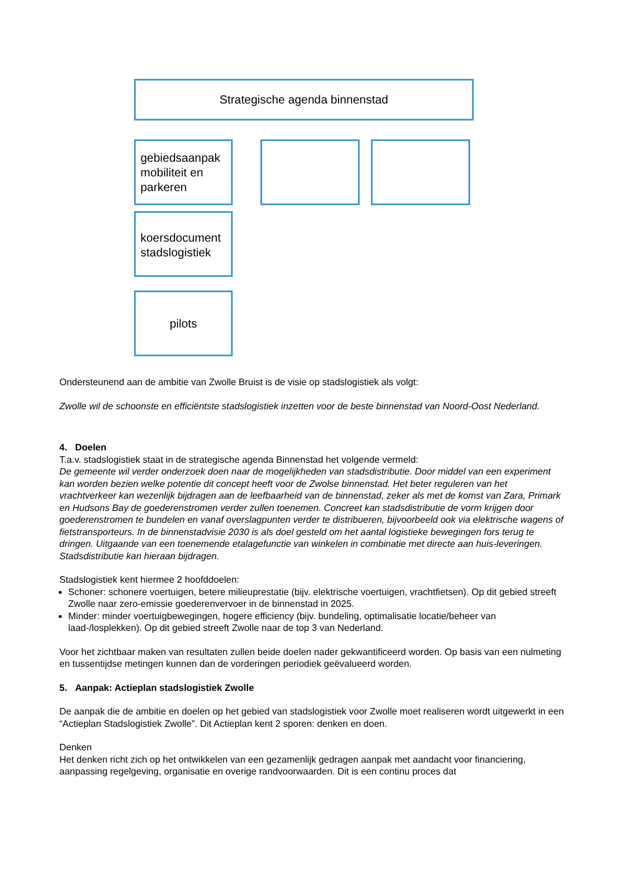Strategische agenda binnenstad
gebiedsaanpak mobiliteit en parkeren
koersdocument stadslogistiek
pilots
Ondersteunend aan de ambitie van Zwolle Bruist is de visie op stadslogistiek als volgt:
Zwolle wil de schoonste en efficiëntste stadslogistiek inzetten voor de beste binnenstad van Noord-Oost Nederland.
4. Doelen
T.a.v. stadslogistiek staat in de strategische agenda Binnenstad het volgende vermeld:
De gemeente wil verder onderzoek doen naar de mogelijkheden van stadsdistributie. Door middel van een experiment kan worden bezien welke potentie dit concept heeft voor de Zwolse binnenstad. Het beter reguleren van het vrachtverkeer kan wezenlijk bijdragen aan de leefbaarheid van de binnenstad, zeker als met de komst van Zara, Primark en Hudsons Bay de goederenstromen verder zullen toenemen. Concreet kan stadsdistributie de vorm krijgen door goederenstromen te bundelen en vanaf overslagpunten verder te distribueren, bijvoorbeeld ook via elektrische wagens of fietstransporteurs. In de binnenstadvisie 2030 is als doel gesteld om het aantal logistieke bewegingen fors terug te dringen. Uitgaande van een toenemende etalagefunctie van winkelen in combinatie met directe aan huis-leveringen. Stadsdistributie kan hieraan bijdragen.
Stadslogistiek kent hiermee 2 hoofddoelen:
Schoner: schonere voertuigen, betere milieuprestatie (bijv. elektrische voertuigen, vrachtfietsen). Op dit gebied streeft Zwolle naar zero-emissie goederenvervoer in de binnenstad in 2025.
Minder: minder voertuigbewegingen, hogere efficiency (bijv. bundeling, optimalisatie locatie/beheer van laad-/losplekken). Op dit gebied streeft Zwolle naar de top 3 van Nederland.
Voor het zichtbaar maken van resultaten zullen beide doelen nader gekwantificeerd worden. Op basis van een nulmeting en tussentijdse metingen kunnen dan de vorderingen periodiek geëvalueerd worden.
5. Aanpak: Actieplan stadslogistiek Zwolle
De aanpak die de ambitie en doelen op het gebied van stadslogistiek voor Zwolle moet realiseren wordt uitgewerkt in een “Actieplan Stadslogistiek Zwolle”. Dit Actieplan kent 2 sporen: denken en doen.
Denken
Het denken richt zich op het ontwikkelen van een gezamenlijk gedragen aanpak met aandacht voor financiering, aanpassing regelgeving, organisatie en overige randvoorwaarden. Dit is een continu proces dat